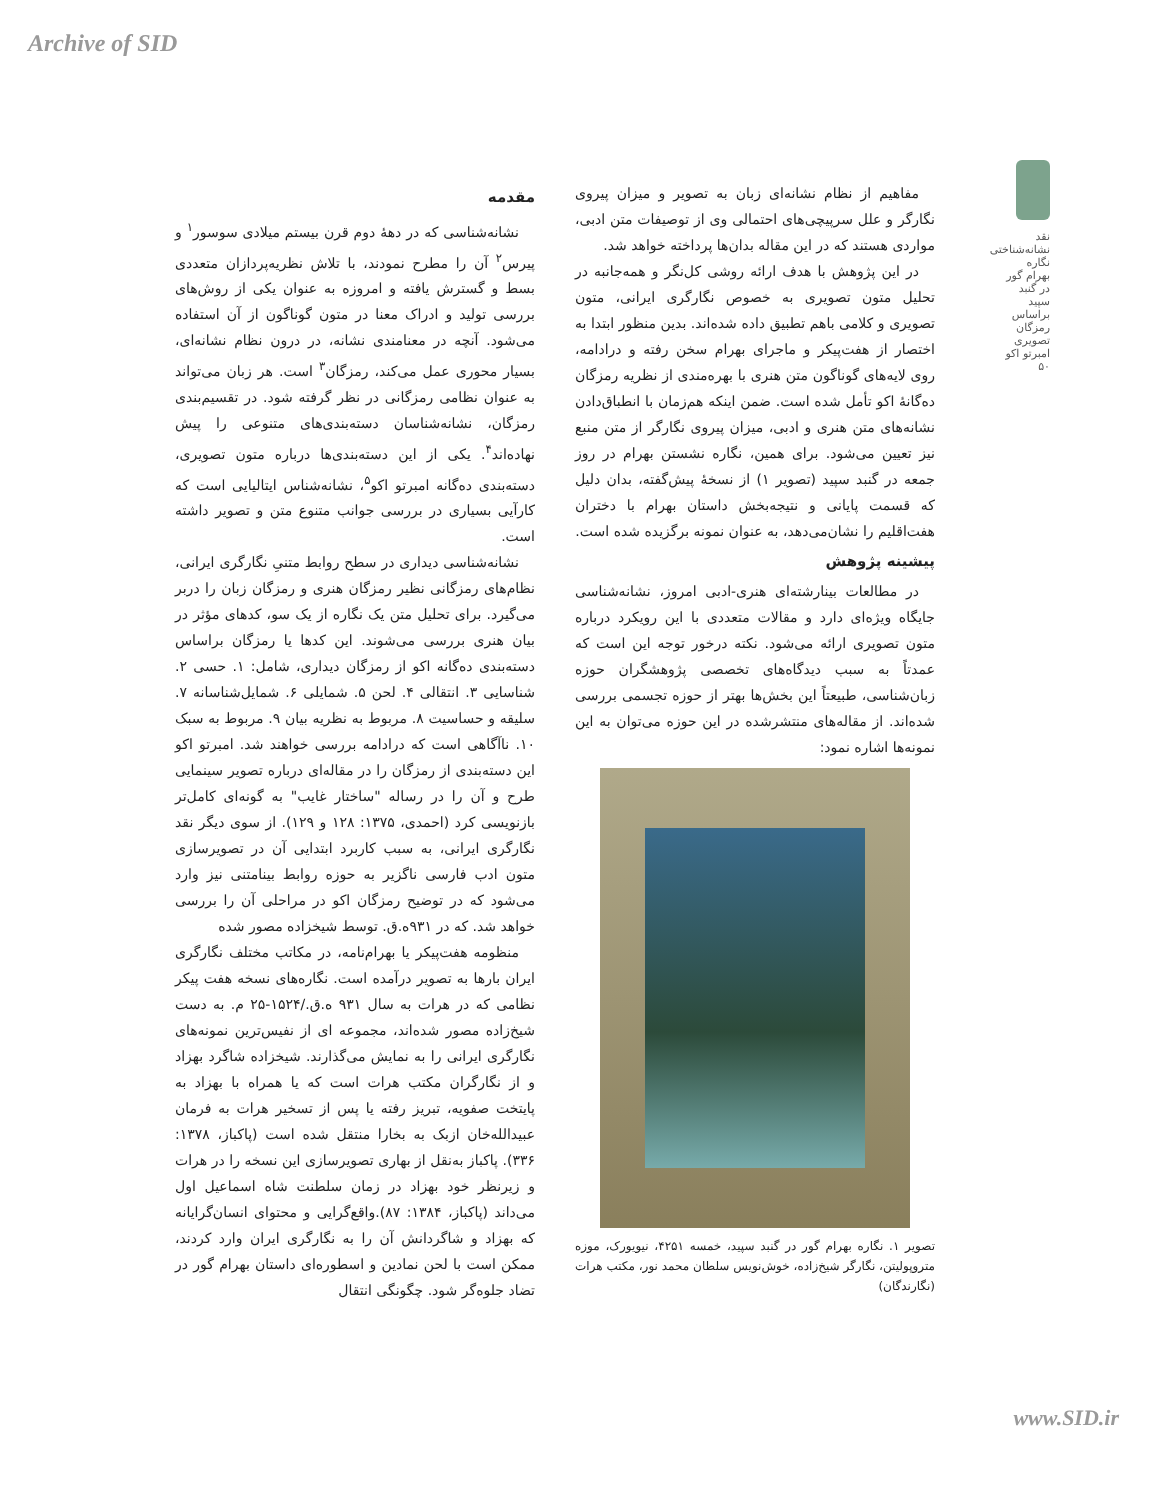Archive of SID
نقد نشانه‌شناختی نگاره بهرام گور در گنبد سپید براساس رمزگان تصویری امبرتو اکو
۵۰
مقدمه
نشانه‌شناسی که در دهۀ دوم قرن بیستم میلادی سوسور<sup>۱</sup> و پیرس<sup>۲</sup> آن را مطرح نمودند، با تلاش نظریه‌پردازان متعددی بسط و گسترش یافته و امروزه به عنوان یکی از روش‌های بررسی تولید و ادراک معنا در متون گوناگون از آن استفاده می‌شود. آنچه در معنامندی نشانه، در درون نظام نشانه‌ای، بسیار محوری عمل می‌کند، رمزگان<sup>۳</sup> است. هر زبان می‌تواند به عنوان نظامی رمزگانی در نظر گرفته شود. در تقسیم‌بندی رمزگان، نشانه‌شناسان دسته‌بندی‌های متنوعی را پیش نهاده‌اند<sup>۴</sup>. یکی از این دسته‌بندی‌ها درباره متون تصویری، دسته‌بندی ده‌گانه امبرتو اکو<sup>۵</sup>، نشانه‌شناس ایتالیایی است که کارآیی بسیاری در بررسی جوانب متنوع متن و تصویر داشته است.
نشانه‌شناسی دیداری در سطح روابط متنیِ نگارگری ایرانی، نظام‌های رمزگانی نظیر رمزگان هنری و رمزگان زبان را دربر می‌گیرد. برای تحلیل متن یک نگاره از یک سو، کدهای مؤثر در بیان هنری بررسی می‌شوند. این کدها یا رمزگان براساس دسته‌بندی ده‌گانه اکو از رمزگان دیداری، شامل: ۱. حسی ۲. شناسایی ۳. انتقالی ۴. لحن ۵. شمایلی ۶. شمایل‌شناسانه ۷. سلیقه و حساسیت ۸. مربوط به نظریه بیان ۹. مربوط به سبک ۱۰. ناآگاهی است که درادامه بررسی خواهند شد. امبرتو اکو این دسته‌بندی از رمزگان را در مقاله‌ای درباره تصویر سینمایی طرح و آن را در رساله "ساختار غایب" به گونه‌ای کامل‌تر بازنویسی کرد (احمدی، ۱۳۷۵: ۱۲۸ و ۱۲۹). از سوی دیگر نقد نگارگری ایرانی، به سبب کاربرد ابتدایی آن در تصویرسازی متون ادب فارسی ناگزیر به حوزه روابط بینامتنی نیز وارد می‌شود که در توضیح رمزگان اکو در مراحلی آن را بررسی خواهد شد. که در ۹۳۱ه.ق. توسط شیخزاده مصور شده
منظومه هفت‌پیکر یا بهرام‌نامه، در مکاتب مختلف نگارگری ایران بارها به تصویر درآمده است. نگاره‌های نسخه هفت پیکر نظامی که در هرات به سال ۹۳۱ ه.ق./۱۵۲۴-۲۵ م. به دست شیخ‌زاده مصور شده‌اند، مجموعه ای از نفیس‌ترین نمونه‌های نگارگری ایرانی را به نمایش می‌گذارند. شیخزاده شاگرد بهزاد و از نگارگران مکتب هرات است که یا همراه با بهزاد به پایتخت صفویه، تبریز رفته یا پس از تسخیر هرات به فرمان عبیدالله‌خان ازبک به بخارا منتقل شده است (پاکباز، ۱۳۷۸: ۳۳۶). پاکباز به‌نقل از بهاری تصویرسازی این نسخه را در هرات و زیرنظر خود بهزاد در زمان سلطنت شاه اسماعیل اول می‌داند (پاکباز، ۱۳۸۴: ۸۷).واقع‌گرایی و محتوای انسان‌گرایانه که بهزاد و شاگردانش آن را به نگارگری ایران وارد کردند، ممکن است با لحن نمادین و اسطوره‌ای داستان بهرام گور در تضاد جلوه‌گر شود. چگونگی انتقال
مفاهیم از نظام نشانه‌ای زبان به تصویر و میزان پیروی نگارگر و علل سرپیچی‌های احتمالی وی از توصیفات متن ادبی، مواردی هستند که در این مقاله بدان‌ها پرداخته خواهد شد.
در این پژوهش با هدف ارائه روشی کل‌نگر و همه‌جانبه در تحلیل متون تصویری به خصوص نگارگری ایرانی، متون تصویری و کلامی باهم تطبیق داده شده‌اند. بدین منظور ابتدا به اختصار از هفت‌پیکر و ماجرای بهرام سخن رفته و درادامه، روی لایه‌های گوناگون متن هنری با بهره‌مندی از نظریه رمزگان ده‌گانۀ اکو تأمل شده است. ضمن اینکه هم‌زمان با انطباق‌دادن نشانه‌های متن هنری و ادبی، میزان پیروی نگارگر از متن منبع نیز تعیین می‌شود. برای همین، نگاره نشستن بهرام در روز جمعه در گنبد سپید (تصویر ۱) از نسخۀ پیش‌گفته، بدان دلیل که قسمت پایانی و نتیجه‌بخش داستان بهرام با دختران هفت‌اقلیم را نشان‌می‌دهد، به عنوان نمونه برگزیده شده است.
پیشینه پژوهش
در مطالعات بینارشته‌ای هنری-ادبی امروز، نشانه‌شناسی جایگاه ویژه‌ای دارد و مقالات متعددی با این رویکرد درباره متون تصویری ارائه می‌شود. نکته درخور توجه این است که عمدتاً به سبب دیدگاه‌های تخصصی پژوهشگران حوزه زبان‌شناسی، طبیعتاً این بخش‌ها بهتر از حوزه تجسمی بررسی شده‌اند. از مقاله‌های منتشرشده در این حوزه می‌توان به این نمونه‌ها اشاره نمود:
تصویر ۱. نگاره بهرام گور در گنبد سپید، خمسه ۴۲۵۱، نیویورک، موزه متروپولیتن، نگارگر شیخ‌زاده، خوش‌نویس سلطان محمد نور، مکتب هرات (نگارندگان)
www.SID.ir